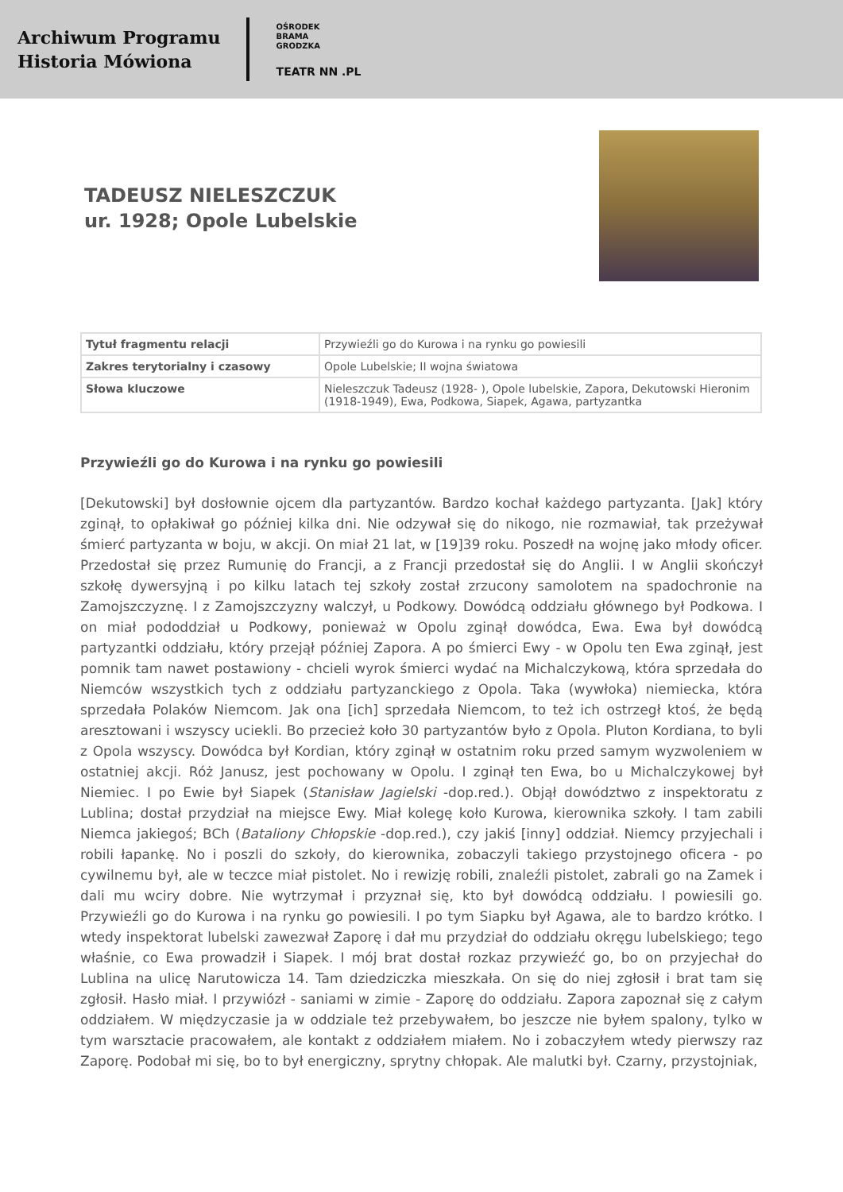Archiwum Programu
Historia Mówiona
OŚRODEK
BRAMA
GRODZKA
TEATR NN .PL
TADEUSZ NIELESZCZUK
ur. 1928; Opole Lubelskie
| Tytuł fragmentu relacji | Przywieźli go do Kurowa i na rynku go powiesili |
| Zakres terytorialny i czasowy | Opole Lubelskie; II wojna światowa |
| Słowa kluczowe | Nieleszczuk Tadeusz (1928- ), Opole lubelskie, Zapora, Dekutowski Hieronim (1918-1949), Ewa, Podkowa, Siapek, Agawa, partyzantka |
Przywieźli go do Kurowa i na rynku go powiesili
[Dekutowski] był dosłownie ojcem dla partyzantów. Bardzo kochał każdego partyzanta. [Jak] który zginął, to opłakiwał go później kilka dni. Nie odzywał się do nikogo, nie rozmawiał, tak przeżywał śmierć partyzanta w boju, w akcji. On miał 21 lat, w [19]39 roku. Poszedł na wojnę jako młody oficer. Przedostał się przez Rumunię do Francji, a z Francji przedostał się do Anglii. I w Anglii skończył szkołę dywersyjną i po kilku latach tej szkoły został zrzucony samolotem na spadochronie na Zamojszczyznę. I z Zamojszczyzny walczył, u Podkowy. Dowódcą oddziału głównego był Podkowa. I on miał pododdział u Podkowy, ponieważ w Opolu zginął dowódca, Ewa. Ewa był dowódcą partyzantki oddziału, który przejął później Zapora. A po śmierci Ewy - w Opolu ten Ewa zginął, jest pomnik tam nawet postawiony - chcieli wyrok śmierci wydać na Michalczykową, która sprzedała do Niemców wszystkich tych z oddziału partyzanckiego z Opola. Taka (wywłoka) niemiecka, która sprzedała Polaków Niemcom. Jak ona [ich] sprzedała Niemcom, to też ich ostrzegł ktoś, że będą aresztowani i wszyscy uciekli. Bo przecież koło 30 partyzantów było z Opola. Pluton Kordiana, to byli z Opola wszyscy. Dowódca był Kordian, który zginął w ostatnim roku przed samym wyzwoleniem w ostatniej akcji. Róż Janusz, jest pochowany w Opolu. I zginął ten Ewa, bo u Michalczykowej był Niemiec. I po Ewie był Siapek (Stanisław Jagielski -dop.red.). Objął dowództwo z inspektoratu z Lublina; dostał przydział na miejsce Ewy. Miał kolegę koło Kurowa, kierownika szkoły. I tam zabili Niemca jakiegoś; BCh (Bataliony Chłopskie -dop.red.), czy jakiś [inny] oddział. Niemcy przyjechali i robili łapankę. No i poszli do szkoły, do kierownika, zobaczyli takiego przystojnego oficera - po cywilnemu był, ale w teczce miał pistolet. No i rewizję robili, znaleźli pistolet, zabrali go na Zamek i dali mu wciry dobre. Nie wytrzymał i przyznał się, kto był dowódcą oddziału. I powiesili go. Przywieźli go do Kurowa i na rynku go powiesili. I po tym Siapku był Agawa, ale to bardzo krótko. I wtedy inspektorat lubelski zawezwał Zaporę i dał mu przydział do oddziału okręgu lubelskiego; tego właśnie, co Ewa prowadził i Siapek. I mój brat dostał rozkaz przywieźć go, bo on przyjechał do Lublina na ulicę Narutowicza 14. Tam dziedziczka mieszkała. On się do niej zgłosił i brat tam się zgłosił. Hasło miał. I przywiózł - saniami w zimie - Zaporę do oddziału. Zapora zapoznał się z całym oddziałem. W międzyczasie ja w oddziale też przebywałem, bo jeszcze nie byłem spalony, tylko w tym warsztacie pracowałem, ale kontakt z oddziałem miałem. No i zobaczyłem wtedy pierwszy raz Zaporę. Podobał mi się, bo to był energiczny, sprytny chłopak. Ale malutki był. Czarny, przystojniak,